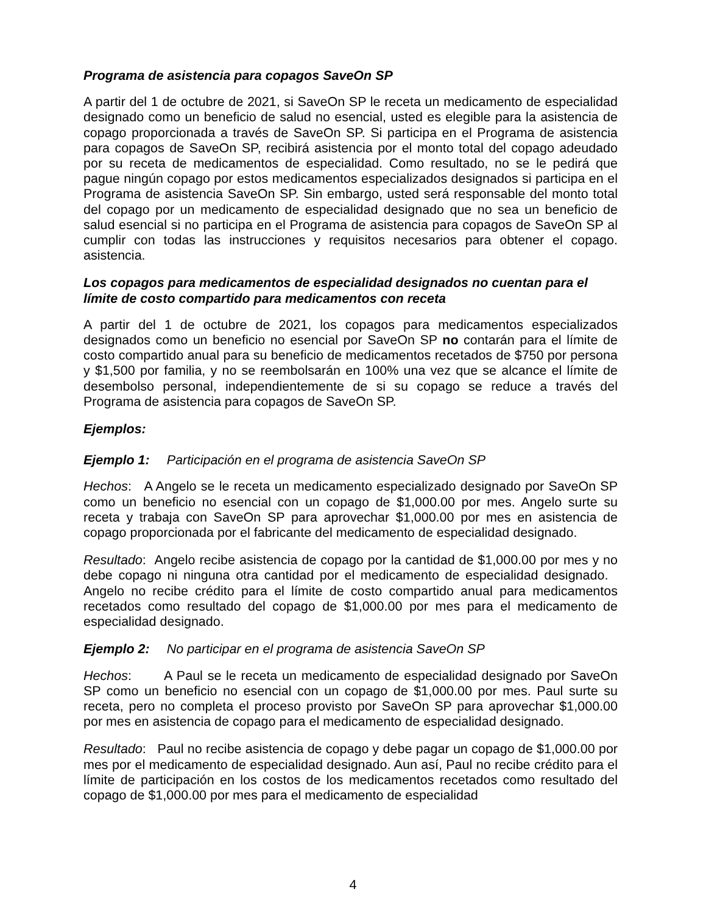Programa de asistencia para copagos SaveOn SP
A partir del 1 de octubre de 2021, si SaveOn SP le receta un medicamento de especialidad designado como un beneficio de salud no esencial, usted es elegible para la asistencia de copago proporcionada a través de SaveOn SP. Si participa en el Programa de asistencia para copagos de SaveOn SP, recibirá asistencia por el monto total del copago adeudado por su receta de medicamentos de especialidad. Como resultado, no se le pedirá que pague ningún copago por estos medicamentos especializados designados si participa en el Programa de asistencia SaveOn SP. Sin embargo, usted será responsable del monto total del copago por un medicamento de especialidad designado que no sea un beneficio de salud esencial si no participa en el Programa de asistencia para copagos de SaveOn SP al cumplir con todas las instrucciones y requisitos necesarios para obtener el copago. asistencia.
Los copagos para medicamentos de especialidad designados no cuentan para el límite de costo compartido para medicamentos con receta
A partir del 1 de octubre de 2021, los copagos para medicamentos especializados designados como un beneficio no esencial por SaveOn SP no contarán para el límite de costo compartido anual para su beneficio de medicamentos recetados de $750 por persona y $1,500 por familia, y no se reembolsarán en 100% una vez que se alcance el límite de desembolso personal, independientemente de si su copago se reduce a través del Programa de asistencia para copagos de SaveOn SP.
Ejemplos:
Ejemplo 1: Participación en el programa de asistencia SaveOn SP
Hechos: A Angelo se le receta un medicamento especializado designado por SaveOn SP como un beneficio no esencial con un copago de $1,000.00 por mes. Angelo surte su receta y trabaja con SaveOn SP para aprovechar $1,000.00 por mes en asistencia de copago proporcionada por el fabricante del medicamento de especialidad designado.
Resultado: Angelo recibe asistencia de copago por la cantidad de $1,000.00 por mes y no debe copago ni ninguna otra cantidad por el medicamento de especialidad designado. Angelo no recibe crédito para el límite de costo compartido anual para medicamentos recetados como resultado del copago de $1,000.00 por mes para el medicamento de especialidad designado.
Ejemplo 2: No participar en el programa de asistencia SaveOn SP
Hechos: A Paul se le receta un medicamento de especialidad designado por SaveOn SP como un beneficio no esencial con un copago de $1,000.00 por mes. Paul surte su receta, pero no completa el proceso provisto por SaveOn SP para aprovechar $1,000.00 por mes en asistencia de copago para el medicamento de especialidad designado.
Resultado: Paul no recibe asistencia de copago y debe pagar un copago de $1,000.00 por mes por el medicamento de especialidad designado. Aun así, Paul no recibe crédito para el límite de participación en los costos de los medicamentos recetados como resultado del copago de $1,000.00 por mes para el medicamento de especialidad
4